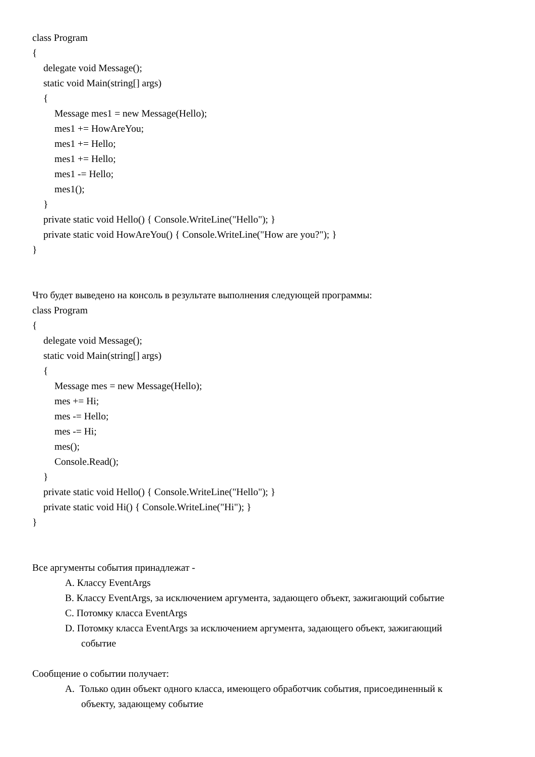class Program
{
delegate void Message();
static void Main(string[] args)
{
Message mes1 = new Message(Hello);
mes1 += HowAreYou;
mes1 += Hello;
mes1 += Hello;
mes1 -= Hello;
mes1();
}
private static void Hello() { Console.WriteLine("Hello"); }
private static void HowAreYou() { Console.WriteLine("How are you?"); }
}
Что будет выведено на консоль в результате выполнения следующей программы:
class Program
{
delegate void Message();
static void Main(string[] args)
{
Message mes = new Message(Hello);
mes += Hi;
mes -= Hello;
mes -= Hi;
mes();
Console.Read();
}
private static void Hello() { Console.WriteLine("Hello"); }
private static void Hi() { Console.WriteLine("Hi"); }
}
Все аргументы события принадлежат -
A. Классу EventArgs
B. Классу EventArgs, за исключением аргумента, задающего объект, зажигающий событие
C. Потомку класса EventArgs
D. Потомку класса EventArgs за исключением аргумента, задающего объект, зажигающий
событие
Сообщение о событии получает:
A. Только один объект одного класса, имеющего обработчик события, присоединенный к
объекту, задающему событие